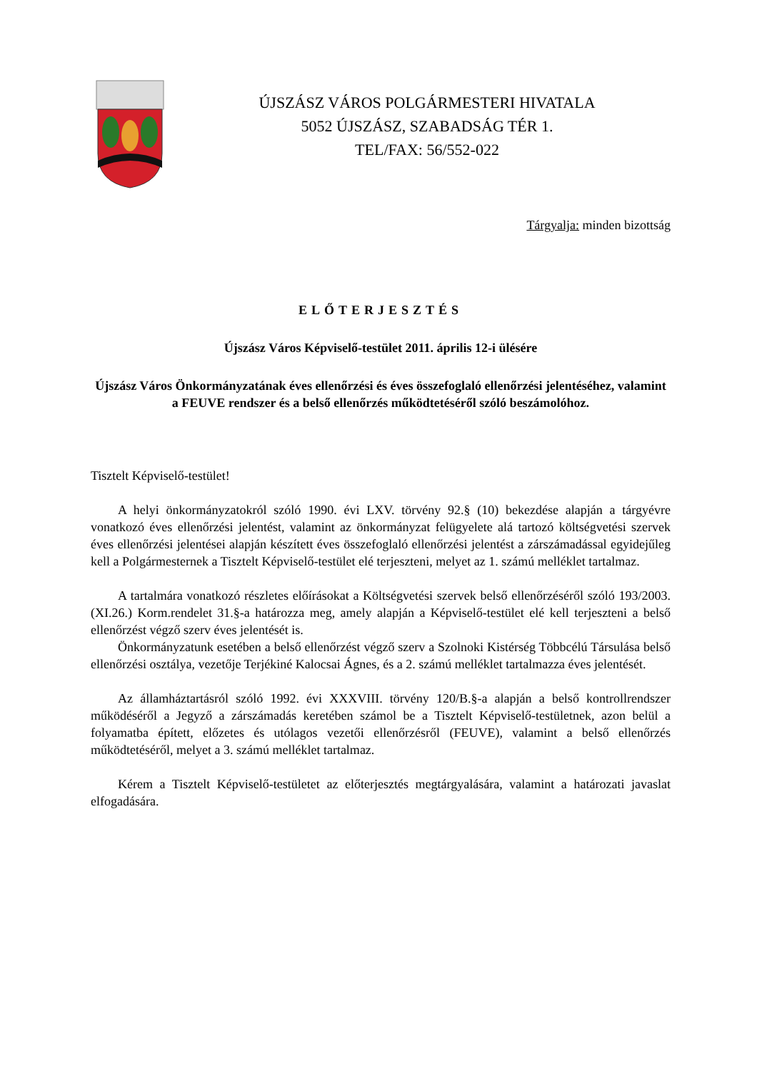ÚJSZÁSZ VÁROS POLGÁRMESTERI HIVATALA
5052 ÚJSZÁSZ, SZABADSÁG TÉR 1.
TEL/FAX: 56/552-022
Tárgyalja: minden bizottság
ELŐTERJESZTÉS
Újszász Város Képviselő-testület 2011. április 12-i ülésére
Újszász Város Önkormányzatának éves ellenőrzési és éves összefoglaló ellenőrzési jelentéséhez, valamint a FEUVE rendszer és a belső ellenőrzés működtetéséről szóló beszámolóhoz.
Tisztelt Képviselő-testület!
A helyi önkormányzatokról szóló 1990. évi LXV. törvény 92.§ (10) bekezdése alapján a tárgyévre vonatkozó éves ellenőrzési jelentést, valamint az önkormányzat felügyelete alá tartozó költségvetési szervek éves ellenőrzési jelentései alapján készített éves összefoglaló ellenőrzési jelentést a zárszámadással egyidejűleg kell a Polgármesternek a Tisztelt Képviselő-testület elé terjeszteni, melyet az 1. számú melléklet tartalmaz.
A tartalmára vonatkozó részletes előírásokat a Költségvetési szervek belső ellenőrzéséről szóló 193/2003. (XI.26.) Korm.rendelet 31.§-a határozza meg, amely alapján a Képviselő-testület elé kell terjeszteni a belső ellenőrzést végző szerv éves jelentését is.
Önkormányzatunk esetében a belső ellenőrzést végző szerv a Szolnoki Kistérség Többcélú Társulása belső ellenőrzési osztálya, vezetője Terjékiné Kalocsai Ágnes, és a 2. számú melléklet tartalmazza éves jelentését.
Az államháztartásról szóló 1992. évi XXXVIII. törvény 120/B.§-a alapján a belső kontrollrendszer működéséről a Jegyző a zárszámadás keretében számol be a Tisztelt Képviselő-testületnek, azon belül a folyamatba épített, előzetes és utólagos vezetői ellenőrzésről (FEUVE), valamint a belső ellenőrzés működtetéséről, melyet a 3. számú melléklet tartalmaz.
Kérem a Tisztelt Képviselő-testületet az előterjesztés megtárgyalására, valamint a határozati javaslat elfogadására.